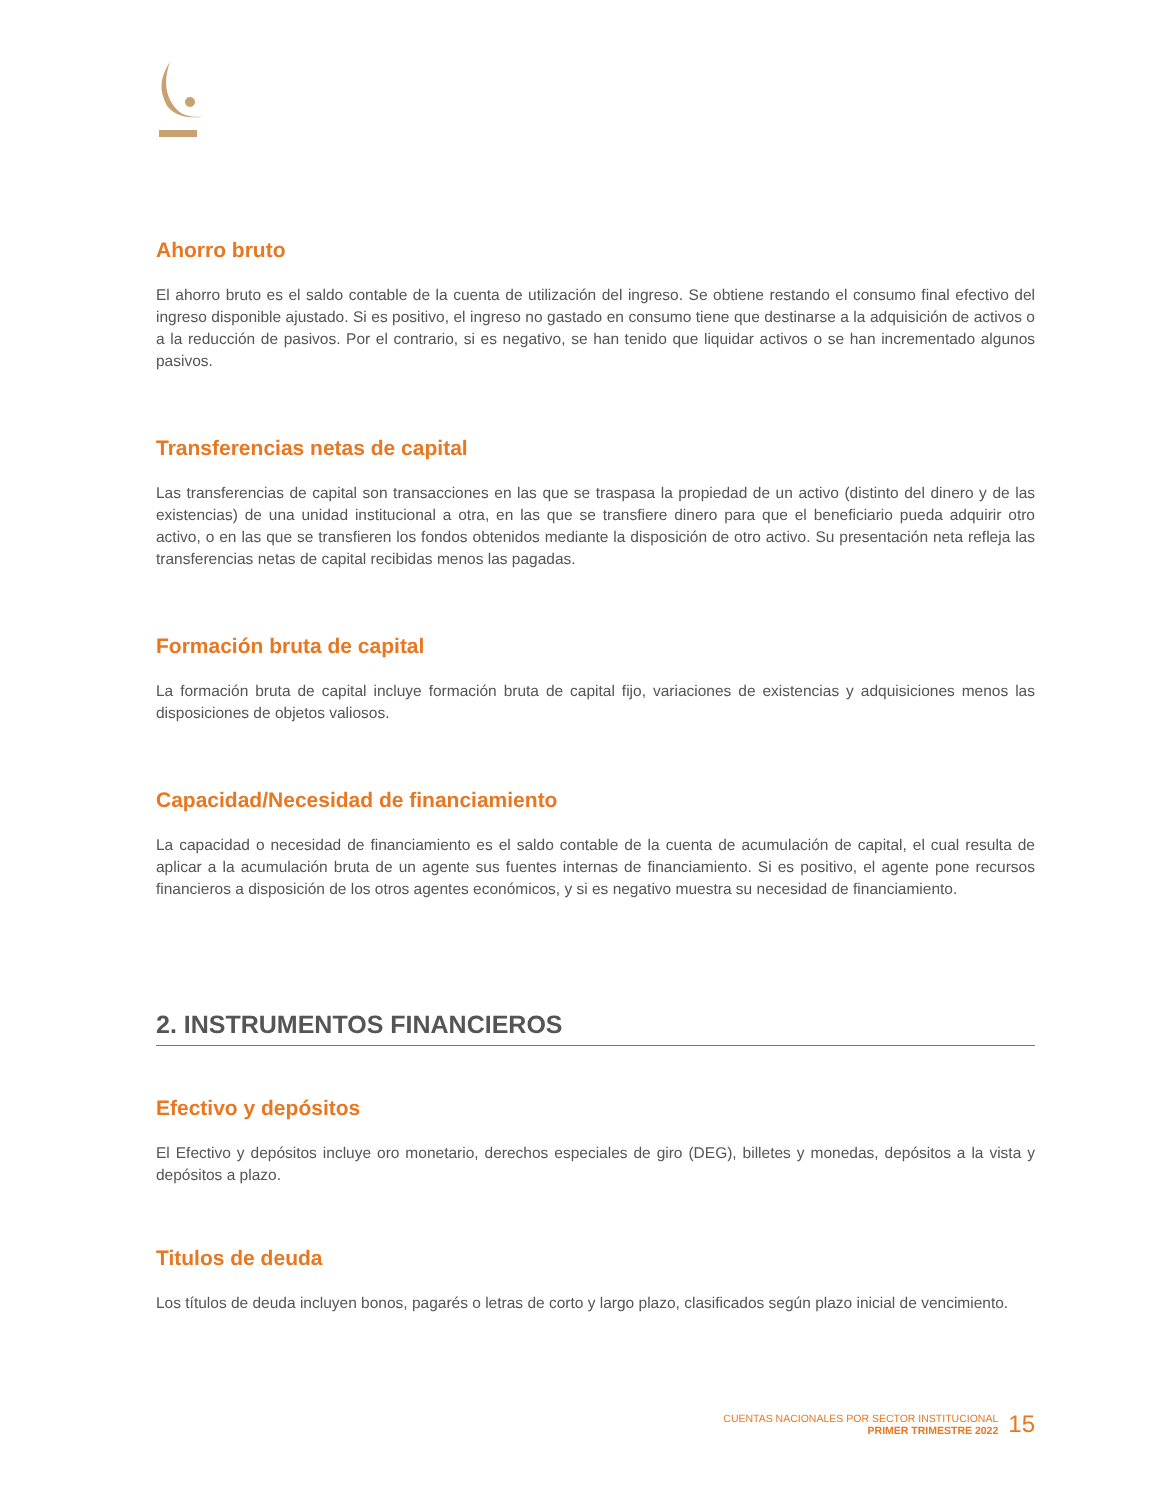Ahorro bruto
El ahorro bruto es el saldo contable de la cuenta de utilización del ingreso. Se obtiene restando el consumo final efectivo del ingreso disponible ajustado. Si es positivo, el ingreso no gastado en consumo tiene que destinarse a la adquisición de activos o a la reducción de pasivos. Por el contrario, si es negativo, se han tenido que liquidar activos o se han incrementado algunos pasivos.
Transferencias netas de capital
Las transferencias de capital son transacciones en las que se traspasa la propiedad de un activo (distinto del dinero y de las existencias) de una unidad institucional a otra, en las que se transfiere dinero para que el beneficiario pueda adquirir otro activo, o en las que se transfieren los fondos obtenidos mediante la disposición de otro activo. Su presentación neta refleja las transferencias netas de capital recibidas menos las pagadas.
Formación bruta de capital
La formación bruta de capital incluye formación bruta de capital fijo, variaciones de existencias y adquisiciones menos las disposiciones de objetos valiosos.
Capacidad/Necesidad de financiamiento
La capacidad o necesidad de financiamiento es el saldo contable de la cuenta de acumulación de capital, el cual resulta de aplicar a la acumulación bruta de un agente sus fuentes internas de financiamiento. Si es positivo, el agente pone recursos financieros a disposición de los otros agentes económicos, y si es negativo muestra su necesidad de financiamiento.
2. INSTRUMENTOS FINANCIEROS
Efectivo y depósitos
El Efectivo y depósitos incluye oro monetario, derechos especiales de giro (DEG), billetes y monedas, depósitos a la vista y depósitos a plazo.
Titulos de deuda
Los títulos de deuda incluyen bonos, pagarés o letras de corto y largo plazo, clasificados según plazo inicial de vencimiento.
CUENTAS NACIONALES POR SECTOR INSTITUCIONAL
PRIMER TRIMESTRE 2022
15